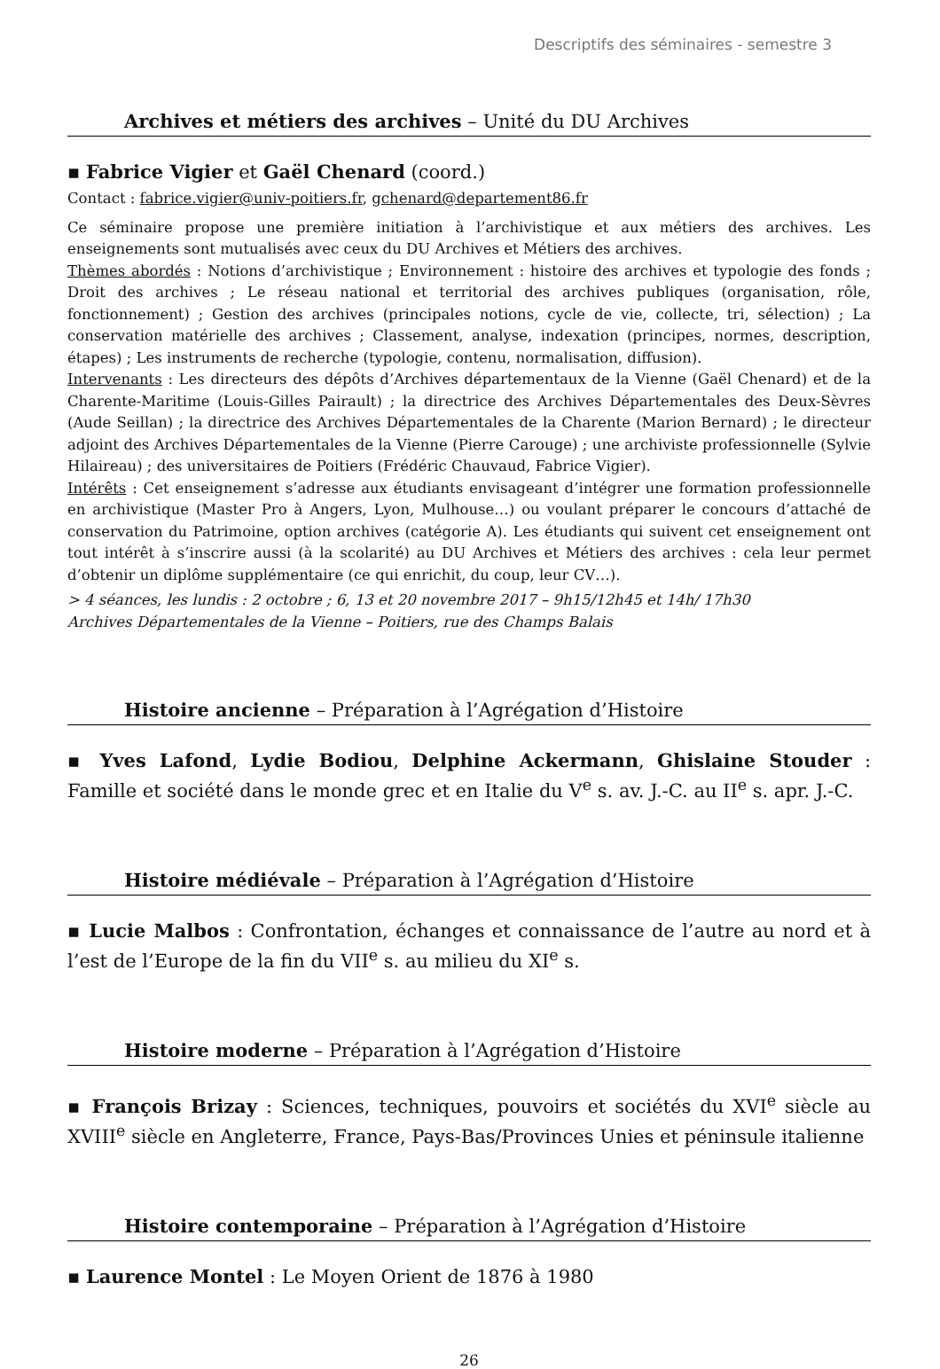Descriptifs des séminaires - semestre 3
Archives et métiers des archives – Unité du DU Archives
▪ Fabrice Vigier et Gaël Chenard (coord.)
Contact : fabrice.vigier@univ-poitiers.fr, gchenard@departement86.fr
Ce séminaire propose une première initiation à l’archivistique et aux métiers des archives. Les enseignements sont mutualisés avec ceux du DU Archives et Métiers des archives.
Thèmes abordés : Notions d’archivistique ; Environnement : histoire des archives et typologie des fonds ; Droit des archives ; Le réseau national et territorial des archives publiques (organisation, rôle, fonctionnement) ; Gestion des archives (principales notions, cycle de vie, collecte, tri, sélection) ; La conservation matérielle des archives ; Classement, analyse, indexation (principes, normes, description, étapes) ; Les instruments de recherche (typologie, contenu, normalisation, diffusion).
Intervenants : Les directeurs des dépôts d’Archives départementaux de la Vienne (Gaël Chenard) et de la Charente-Maritime (Louis-Gilles Pairault) ; la directrice des Archives Départementales des Deux-Sèvres (Aude Seillan) ; la directrice des Archives Départementales de la Charente (Marion Bernard) ; le directeur adjoint des Archives Départementales de la Vienne (Pierre Carouge) ; une archiviste professionnelle (Sylvie Hilaireau) ; des universitaires de Poitiers (Frédéric Chauvaud, Fabrice Vigier).
Intérêts : Cet enseignement s’adresse aux étudiants envisageant d’intégrer une formation professionnelle en archivistique (Master Pro à Angers, Lyon, Mulhouse…) ou voulant préparer le concours d’attaché de conservation du Patrimoine, option archives (catégorie A). Les étudiants qui suivent cet enseignement ont tout intérêt à s’inscrire aussi (à la scolarité) au DU Archives et Métiers des archives : cela leur permet d’obtenir un diplôme supplémentaire (ce qui enrichit, du coup, leur CV…).
> 4 séances, les lundis : 2 octobre ; 6, 13 et 20 novembre 2017 – 9h15/12h45 et 14h/ 17h30
Archives Départementales de la Vienne – Poitiers, rue des Champs Balais
Histoire ancienne – Préparation à l’Agrégation d’Histoire
▪ Yves Lafond, Lydie Bodiou, Delphine Ackermann, Ghislaine Stouder : Famille et société dans le monde grec et en Italie du V<sup>e</sup> s. av. J.-C. au II<sup>e</sup> s. apr. J.-C.
Histoire médiévale – Préparation à l’Agrégation d’Histoire
▪ Lucie Malbos : Confrontation, échanges et connaissance de l’autre au nord et à l’est de l’Europe de la fin du VII<sup>e</sup> s. au milieu du XI<sup>e</sup> s.
Histoire moderne – Préparation à l’Agrégation d’Histoire
▪ François Brizay : Sciences, techniques, pouvoirs et sociétés du XVI<sup>e</sup> siècle au XVIII<sup>e</sup> siècle en Angleterre, France, Pays-Bas/Provinces Unies et péninsule italienne
Histoire contemporaine – Préparation à l’Agrégation d’Histoire
▪ Laurence Montel : Le Moyen Orient de 1876 à 1980
26